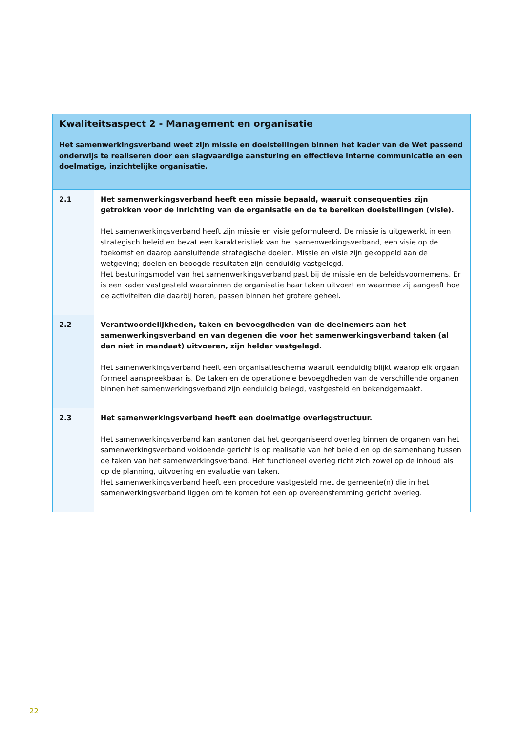| Kwaliteitsaspect 2 - Management en organisatie Het samenwerkingsverband weet zijn missie en doelstellingen binnen het kader van de Wet passend onderwijs te realiseren door een slagvaardige aansturing en effectieve interne communicatie en een doelmatige, inzichtelijke organisatie. | |
| --- | --- |
| 2.1 | Het samenwerkingsverband heeft een missie bepaald, waaruit consequenties zijn getrokken voor de inrichting van de organisatie en de te bereiken doelstellingen (visie). Het samenwerkingsverband heeft zijn missie en visie geformuleerd. De missie is uitgewerkt in een strategisch beleid en bevat een karakteristiek van het samenwerkingsverband, een visie op de toekomst en daarop aansluitende strategische doelen. Missie en visie zijn gekoppeld aan de wetgeving; doelen en beoogde resultaten zijn eenduidig vastgelegd. Het besturingsmodel van het samenwerkingsverband past bij de missie en de beleidsvoornemens. Er is een kader vastgesteld waarbinnen de organisatie haar taken uitvoert en waarmee zij aangeeft hoe de activiteiten die daarbij horen, passen binnen het grotere geheel . |
| 2.2 | Verantwoordelijkheden, taken en bevoegdheden van de deelnemers aan het samenwerkingsverband en van degenen die voor het samenwerkingsverband taken (al dan niet in mandaat) uitvoeren, zijn helder vastgelegd. Het samenwerkingsverband heeft een organisatieschema waaruit eenduidig blijkt waarop elk orgaan formeel aanspreekbaar is. De taken en de operationele bevoegdheden van de verschillende organen binnen het samenwerkingsverband zijn eenduidig belegd, vastgesteld en bekendgemaakt. |
| 2.3 | Het samenwerkingsverband heeft een doelmatige overlegstructuur. Het samenwerkingsverband kan aantonen dat het georganiseerd overleg binnen de organen van het samenwerkingsverband voldoende gericht is op realisatie van het beleid en op de samenhang tussen de taken van het samenwerkingsverband. Het functioneel overleg richt zich zowel op de inhoud als op de planning, uitvoering en evaluatie van taken. Het samenwerkingsverband heeft een procedure vastgesteld met de gemeente(n) die in het samenwerkingsverband liggen om te komen tot een op overeenstemming gericht overleg. |
22